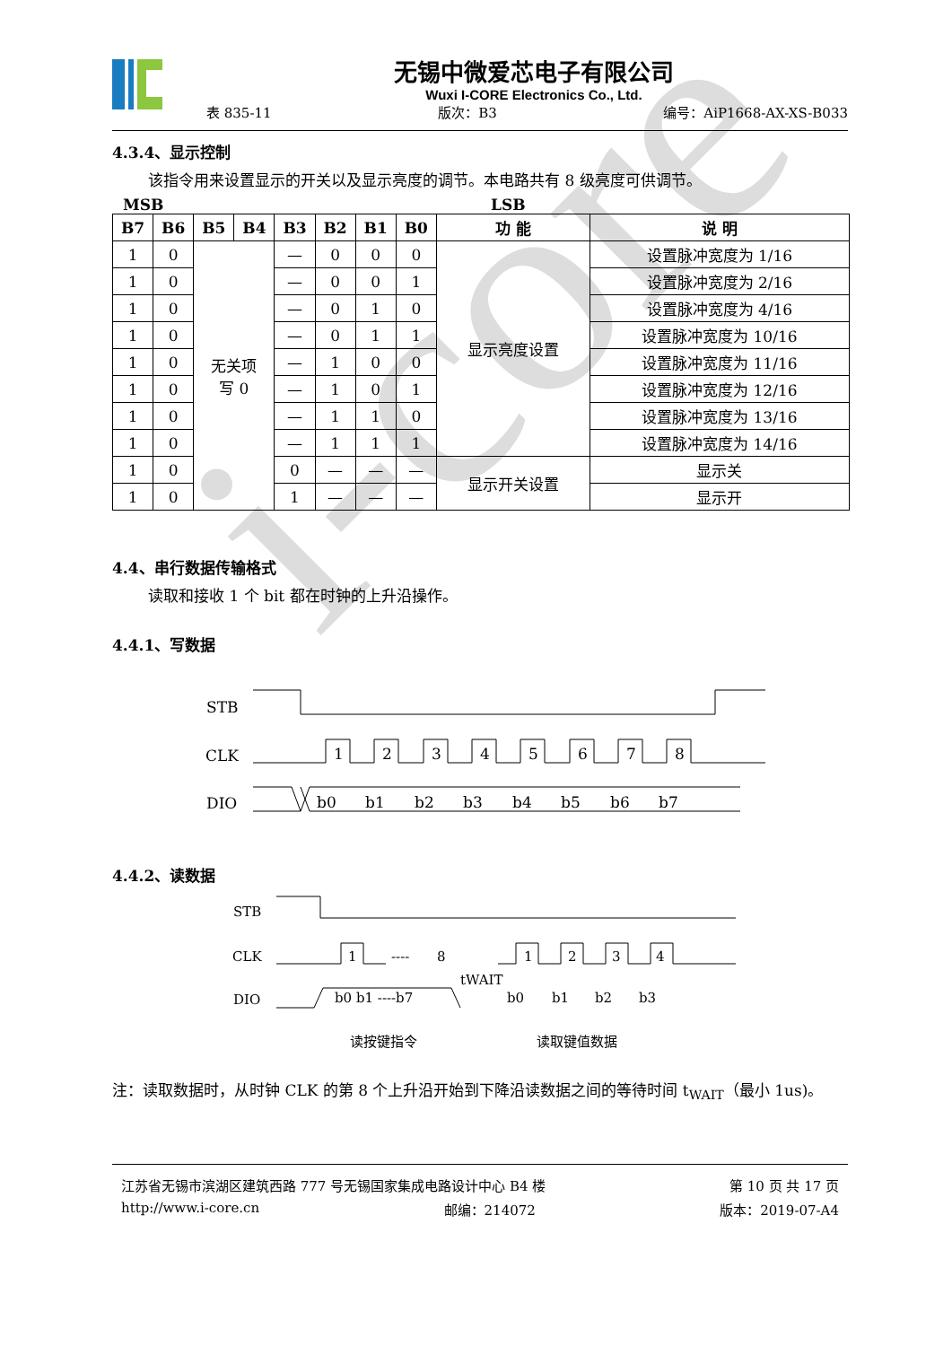i-core
无锡中微爱芯电子有限公司
Wuxi I-CORE Electronics Co., Ltd.
表 835-11 版次：B3 编号：AiP1668-AX-XS-B033
4.3.4、显示控制
该指令用来设置显示的开关以及显示亮度的调节。本电路共有 8 级亮度可供调节。
MSB LSB
| B7 | B6 | B5 | B4 | B3 | B2 | B1 | B0 | 功 能 | 说 明 |
| --- | --- | --- | --- | --- | --- | --- | --- | --- | --- |
| 1 | 0 | 无关项 写 0 | | — | 0 | 0 | 0 | 显示亮度设置 | 设置脉冲宽度为 1/16 |
| 1 | 0 | | | — | 0 | 0 | 1 | | 设置脉冲宽度为 2/16 |
| 1 | 0 | | | — | 0 | 1 | 0 | | 设置脉冲宽度为 4/16 |
| 1 | 0 | | | — | 0 | 1 | 1 | | 设置脉冲宽度为 10/16 |
| 1 | 0 | | | — | 1 | 0 | 0 | | 设置脉冲宽度为 11/16 |
| 1 | 0 | | | — | 1 | 0 | 1 | | 设置脉冲宽度为 12/16 |
| 1 | 0 | | | — | 1 | 1 | 0 | | 设置脉冲宽度为 13/16 |
| 1 | 0 | | | — | 1 | 1 | 1 | | 设置脉冲宽度为 14/16 |
| 1 | 0 | | | 0 | — | — | — | 显示开关设置 | 显示关 |
| 1 | 0 | | | 1 | — | — | — | | 显示开 |
4.4、串行数据传输格式
读取和接收 1 个 bit 都在时钟的上升沿操作。
4.4.1、写数据
STB
CLK
1
2
3
4
5
6
7
8
DIO
b0
b1
b2
b3
b4
b5
b6
b7
4.4.2、读数据
STB
CLK
1
----
8
1
2
3
4
DIO
b0 b1 ----b7
tWAIT
b0
b1
b2
b3
读按键指令
读取键值数据
注：读取数据时，从时钟 CLK 的第 8 个上升沿开始到下降沿读数据之间的等待时间 t<sub>WAIT</sub>（最小 1us)。
江苏省无锡市滨湖区建筑西路 777 号无锡国家集成电路设计中心 B4 楼 第 10 页 共 17 页
http://www.i-core.cn 邮编：214072 版本：2019-07-A4